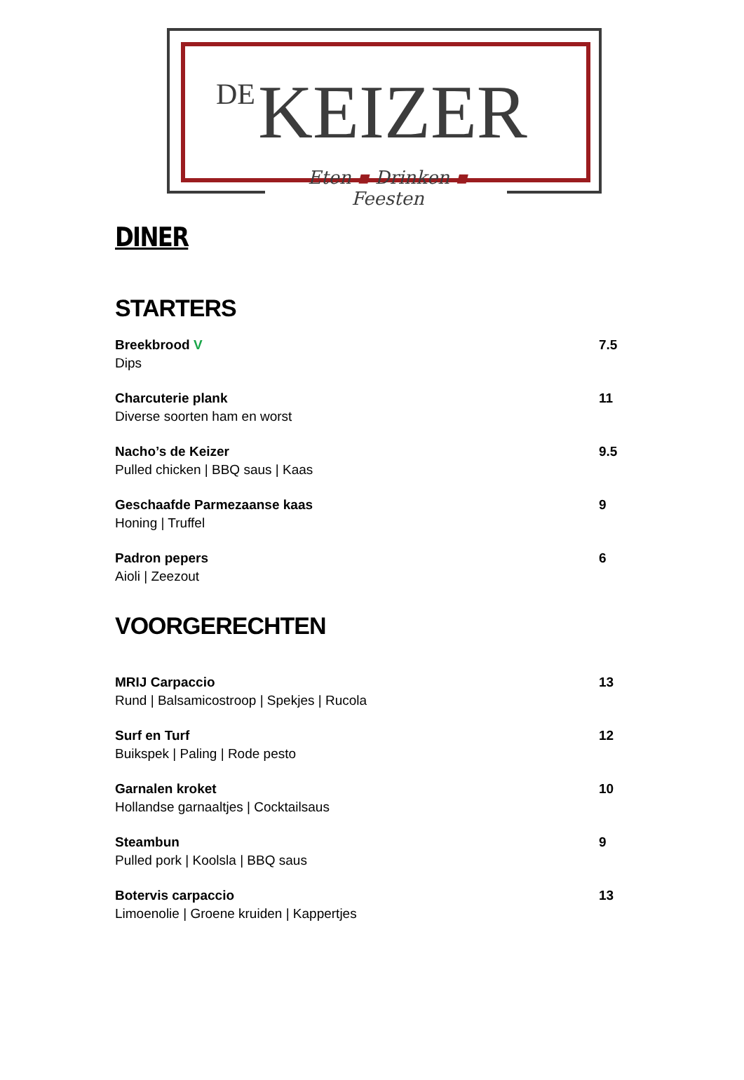DE KEIZER
Eten ▪ Drinken ▪ Feesten
DINER
STARTERS
Breekbrood V
Dips
7.5
Charcuterie plank
Diverse soorten ham en worst
11
Nacho’s de Keizer
Pulled chicken | BBQ saus | Kaas
9.5
Geschaafde Parmezaanse kaas
Honing | Truffel
9
Padron pepers
Aioli | Zeezout
6
VOORGERECHTEN
MRIJ Carpaccio
Rund | Balsamicostroop | Spekjes | Rucola
13
Surf en Turf
Buikspek | Paling | Rode pesto
12
Garnalen kroket
Hollandse garnaaltjes | Cocktailsaus
10
Steambun
Pulled pork | Koolsla | BBQ saus
9
Botervis carpaccio
Limoenolie | Groene kruiden | Kappertjes
13